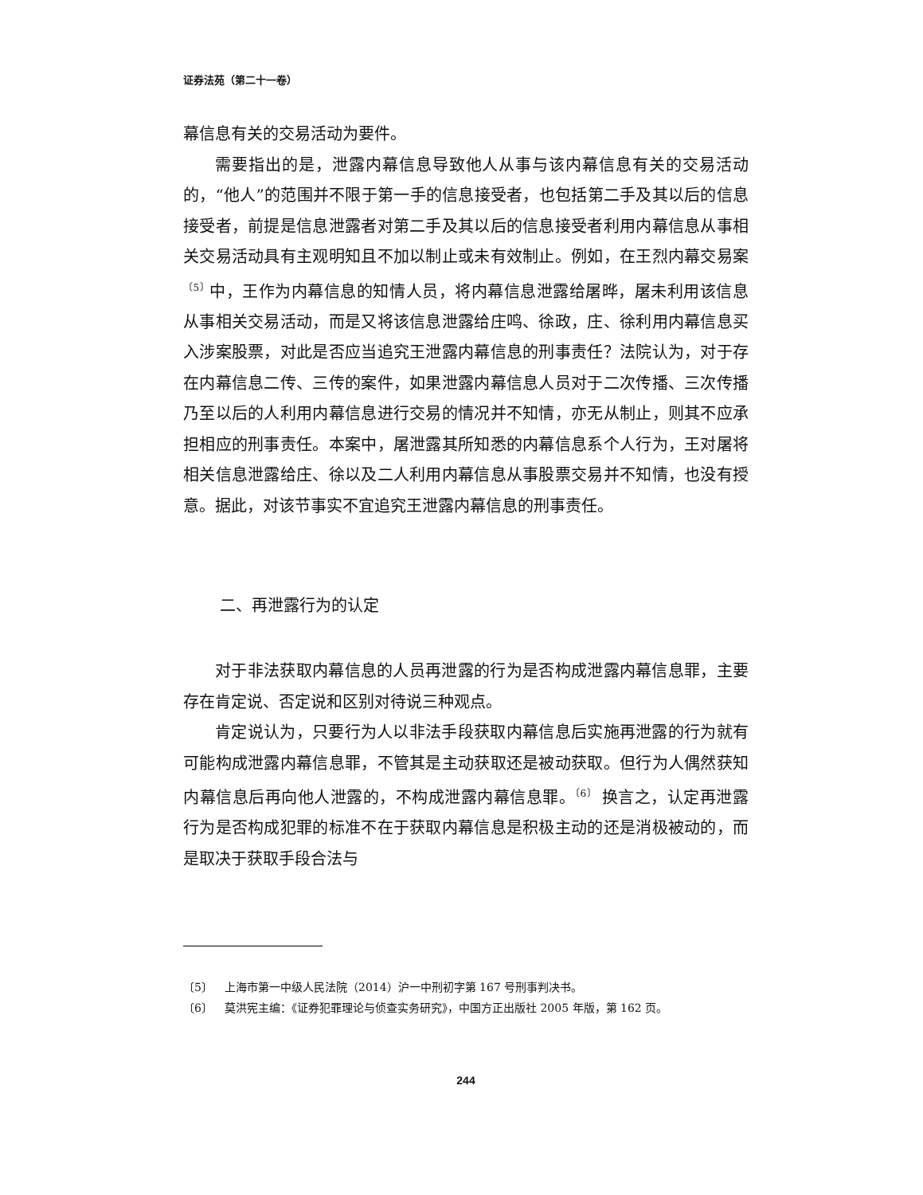证券法苑（第二十一卷）
幕信息有关的交易活动为要件。
需要指出的是，泄露内幕信息导致他人从事与该内幕信息有关的交易活动的，“他人”的范围并不限于第一手的信息接受者，也包括第二手及其以后的信息接受者，前提是信息泄露者对第二手及其以后的信息接受者利用内幕信息从事相关交易活动具有主观明知且不加以制止或未有效制止。例如，在王烈内幕交易案<sup>〔5〕</sup>中，王作为内幕信息的知情人员，将内幕信息泄露给屠晔，屠未利用该信息从事相关交易活动，而是又将该信息泄露给庄鸣、徐政，庄、徐利用内幕信息买入涉案股票，对此是否应当追究王泄露内幕信息的刑事责任？法院认为，对于存在内幕信息二传、三传的案件，如果泄露内幕信息人员对于二次传播、三次传播乃至以后的人利用内幕信息进行交易的情况并不知情，亦无从制止，则其不应承担相应的刑事责任。本案中，屠泄露其所知悉的内幕信息系个人行为，王对屠将相关信息泄露给庄、徐以及二人利用内幕信息从事股票交易并不知情，也没有授意。据此，对该节事实不宜追究王泄露内幕信息的刑事责任。
二、再泄露行为的认定
对于非法获取内幕信息的人员再泄露的行为是否构成泄露内幕信息罪，主要存在肯定说、否定说和区别对待说三种观点。
肯定说认为，只要行为人以非法手段获取内幕信息后实施再泄露的行为就有可能构成泄露内幕信息罪，不管其是主动获取还是被动获取。但行为人偶然获知内幕信息后再向他人泄露的，不构成泄露内幕信息罪。<sup>〔6〕</sup> 换言之，认定再泄露行为是否构成犯罪的标准不在于获取内幕信息是积极主动的还是消极被动的，而是取决于获取手段合法与
〔5〕 上海市第一中级人民法院（2014）沪一中刑初字第 167 号刑事判决书。
〔6〕 莫洪宪主编：《证券犯罪理论与侦查实务研究》，中国方正出版社 2005 年版，第 162 页。
244